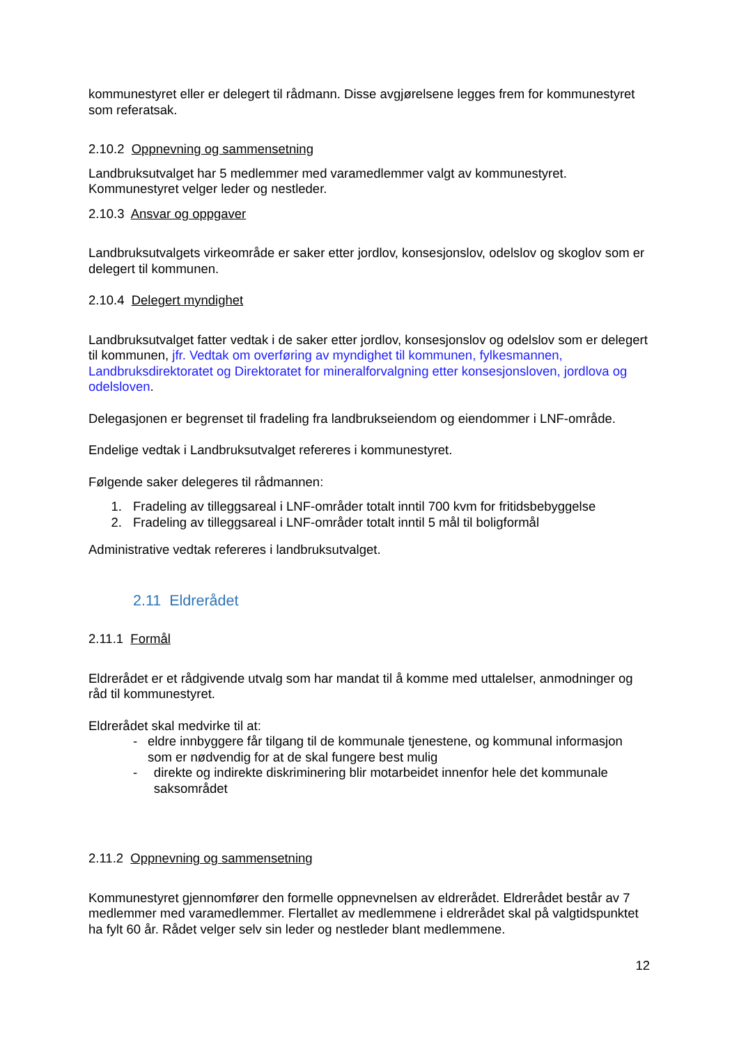kommunestyret eller er delegert til rådmann. Disse avgjørelsene legges frem for kommunestyret som referatsak.
2.10.2 Oppnevning og sammensetning
Landbruksutvalget har 5 medlemmer med varamedlemmer valgt av kommunestyret. Kommunestyret velger leder og nestleder.
2.10.3 Ansvar og oppgaver
Landbruksutvalgets virkeområde er saker etter jordlov, konsesjonslov, odelslov og skoglov som er delegert til kommunen.
2.10.4 Delegert myndighet
Landbruksutvalget fatter vedtak i de saker etter jordlov, konsesjonslov og odelslov som er delegert til kommunen, jfr. Vedtak om overføring av myndighet til kommunen, fylkesmannen, Landbruksdirektoratet og Direktoratet for mineralforvalgning etter konsesjonsloven, jordlova og odelsloven.
Delegasjonen er begrenset til fradeling fra landbrukseiendom og eiendommer i LNF-område.
Endelige vedtak i Landbruksutvalget refereres i kommunestyret.
Følgende saker delegeres til rådmannen:
1. Fradeling av tilleggsareal i LNF-områder totalt inntil 700 kvm for fritidsbebyggelse
2. Fradeling av tilleggsareal i LNF-områder totalt inntil 5 mål til boligformål
Administrative vedtak refereres i landbruksutvalget.
2.11 Eldrerådet
2.11.1 Formål
Eldrerådet er et rådgivende utvalg som har mandat til å komme med uttalelser, anmodninger og råd til kommunestyret.
Eldrerådet skal medvirke til at:
- eldre innbyggere får tilgang til de kommunale tjenestene, og kommunal informasjon som er nødvendig for at de skal fungere best mulig
- direkte og indirekte diskriminering blir motarbeidet innenfor hele det kommunale saksområdet
2.11.2 Oppnevning og sammensetning
Kommunestyret gjennomfører den formelle oppnevnelsen av eldrerådet. Eldrerådet består av 7 medlemmer med varamedlemmer. Flertallet av medlemmene i eldrerådet skal på valgtidspunktet ha fylt 60 år. Rådet velger selv sin leder og nestleder blant medlemmene.
12